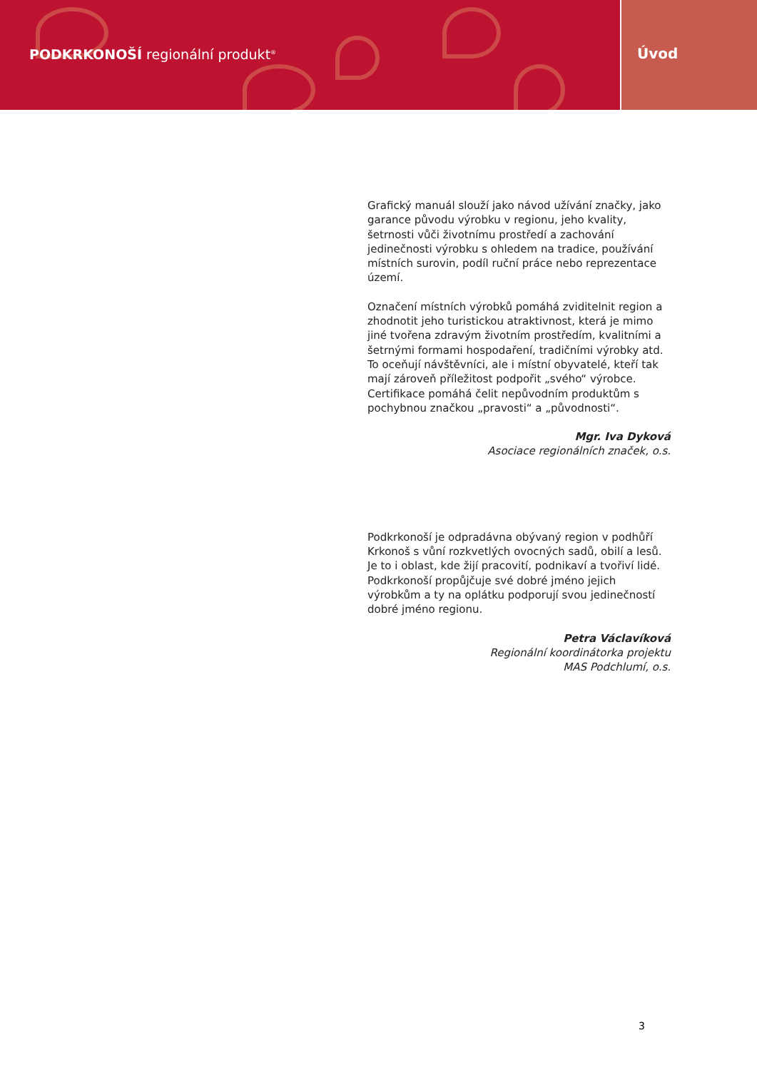PODKRKONOŠÍ regionální produkt<sup>®</sup>
Úvod
Grafický manuál slouží jako návod užívání značky, jako garance původu výrobku v regionu, jeho kvality, šetrnosti vůči životnímu prostředí a zachování jedinečnosti výrobku s ohledem na tradice, používání místních surovin, podíl ruční práce nebo reprezentace území.
Označení místních výrobků pomáhá zviditelnit region a zhodnotit jeho turistickou atraktivnost, která je mimo jiné tvořena zdravým životním prostředím, kvalitními a šetrnými formami hospodaření, tradičními výrobky atd. To oceňují návštěvníci, ale i místní obyvatelé, kteří tak mají zároveň příležitost podpořit „svého“ výrobce. Certifikace pomáhá čelit nepůvodním produktům s pochybnou značkou „pravosti“ a „původnosti“.
Mgr. Iva Dyková
Asociace regionálních značek, o.s.
Podkrkonoší je odpradávna obývaný region v podhůří Krkonoš s vůní rozkvetlých ovocných sadů, obilí a lesů. Je to i oblast, kde žijí pracovití, podnikaví a tvořiví lidé. Podkrkonoší propůjčuje své dobré jméno jejich výrobkům a ty na oplátku podporují svou jedinečností dobré jméno regionu.
Petra Václavíková
Regionální koordinátorka projektu
MAS Podchlumí, o.s.
3